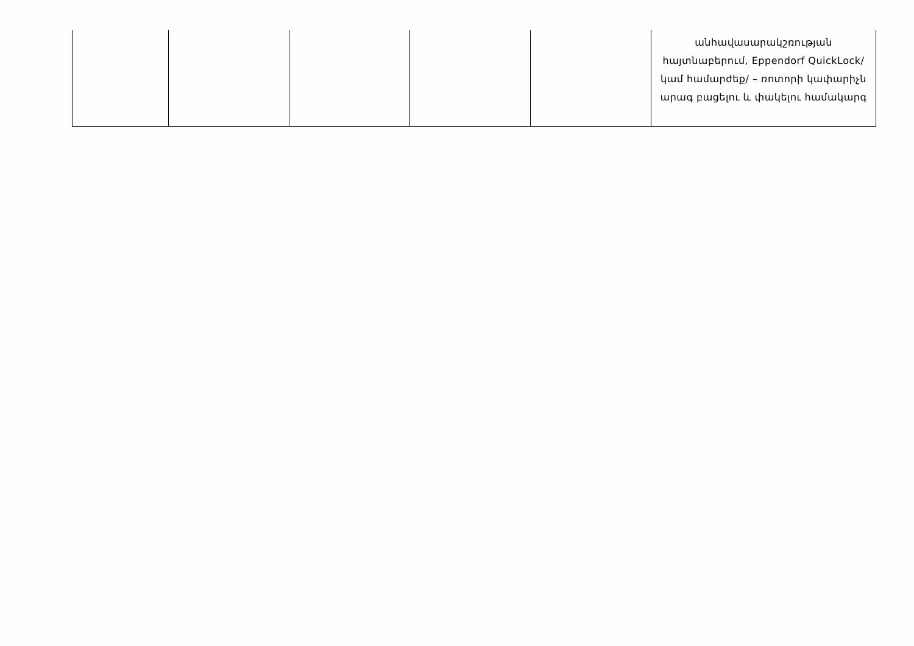| | | | | | անհավասարակշռության հայտնաբերում, Eppendorf QuickLock/կամ համարժեք/ – ռոտորի կափարիչն արագ բացելու և փակելու համակարգ |